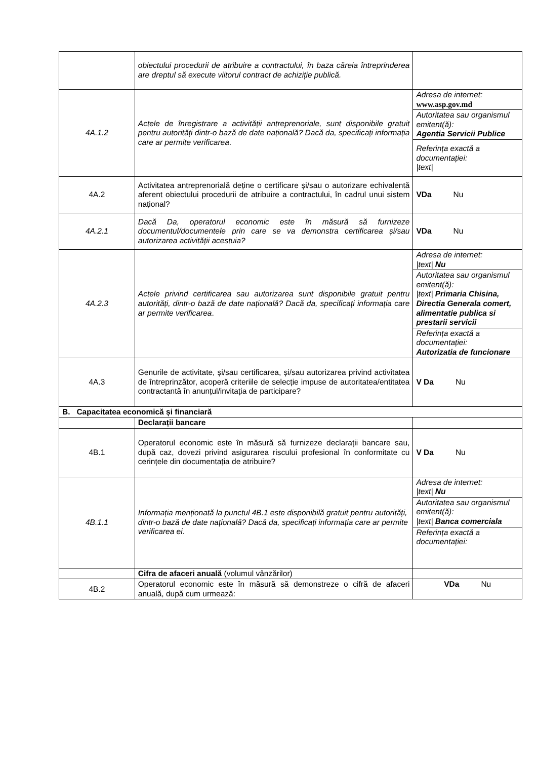| | obiectului procedurii de atribuire a contractului, în baza căreia întreprinderea are dreptul să execute viitorul contract de achiziție publică. | |
| 4A.1.2 | Actele de înregistrare a activității antreprenoriale, sunt disponibile gratuit pentru autorități dintr-o bază de date națională? Dacă da, specificați informația care ar permite verificarea . | / Adresa de internet: www.asp.gov.md / / Autoritatea sau organismul emitent(ă): Agentia Servicii Publice / / Referința exactă a documentației: /text/ / |
| 4A.2 | Activitatea antreprenorială deține o certificare și/sau o autorizare echivalentă aferent obiectului procedurii de atribuire a contractului, în cadrul unui sistem național? | VDa Nu |
| 4A.2.1 | Dacă Da, operatorul economic este în măsură să furnizeze documentul/documentele prin care se va demonstra certificarea și/sau autorizarea activității acestuia? | VDa Nu |
| 4A.2.3 | Actele privind certificarea sau autorizarea sunt disponibile gratuit pentru autorități, dintr-o bază de date națională? Dacă da, specificați informația care ar permite verificarea . | / Adresa de internet: /text/ Nu / / Autoritatea sau organismul emitent(ă): /text/ Primaria Chisina, Directia Generala comert, alimentatie publica si prestarii servicii / / Referința exactă a documentației: Autorizatia de funcionare / |
| 4A.3 | Genurile de activitate, și/sau certificarea, și/sau autorizarea privind activitatea de întreprinzător, acoperă criteriile de selecție impuse de autoritatea/entitatea contractantă în anunțul/invitația de participare? | V Da Nu |
| B. Capacitatea economică și financiară | | |
| | Declarații bancare | |
| 4B.1 | Operatorul economic este în măsură să furnizeze declarații bancare sau, după caz, dovezi privind asigurarea riscului profesional în conformitate cu cerințele din documentația de atribuire? | V Da Nu |
| 4B.1.1 | Informația menționată la punctul 4B.1 este disponibilă gratuit pentru autorități, dintr-o bază de date națională? Dacă da, specificați informația care ar permite verificarea ei . | / Adresa de internet: /text/ Nu / / Autoritatea sau organismul emitent(ă): /text/ Banca comerciala / / Referința exactă a documentației: / |
| | Cifra de afaceri anuală (volumul vânzărilor) | |
| 4B.2 | Operatorul economic este în măsură să demonstreze o cifră de afaceri anuală, după cum urmează: | VDa Nu |